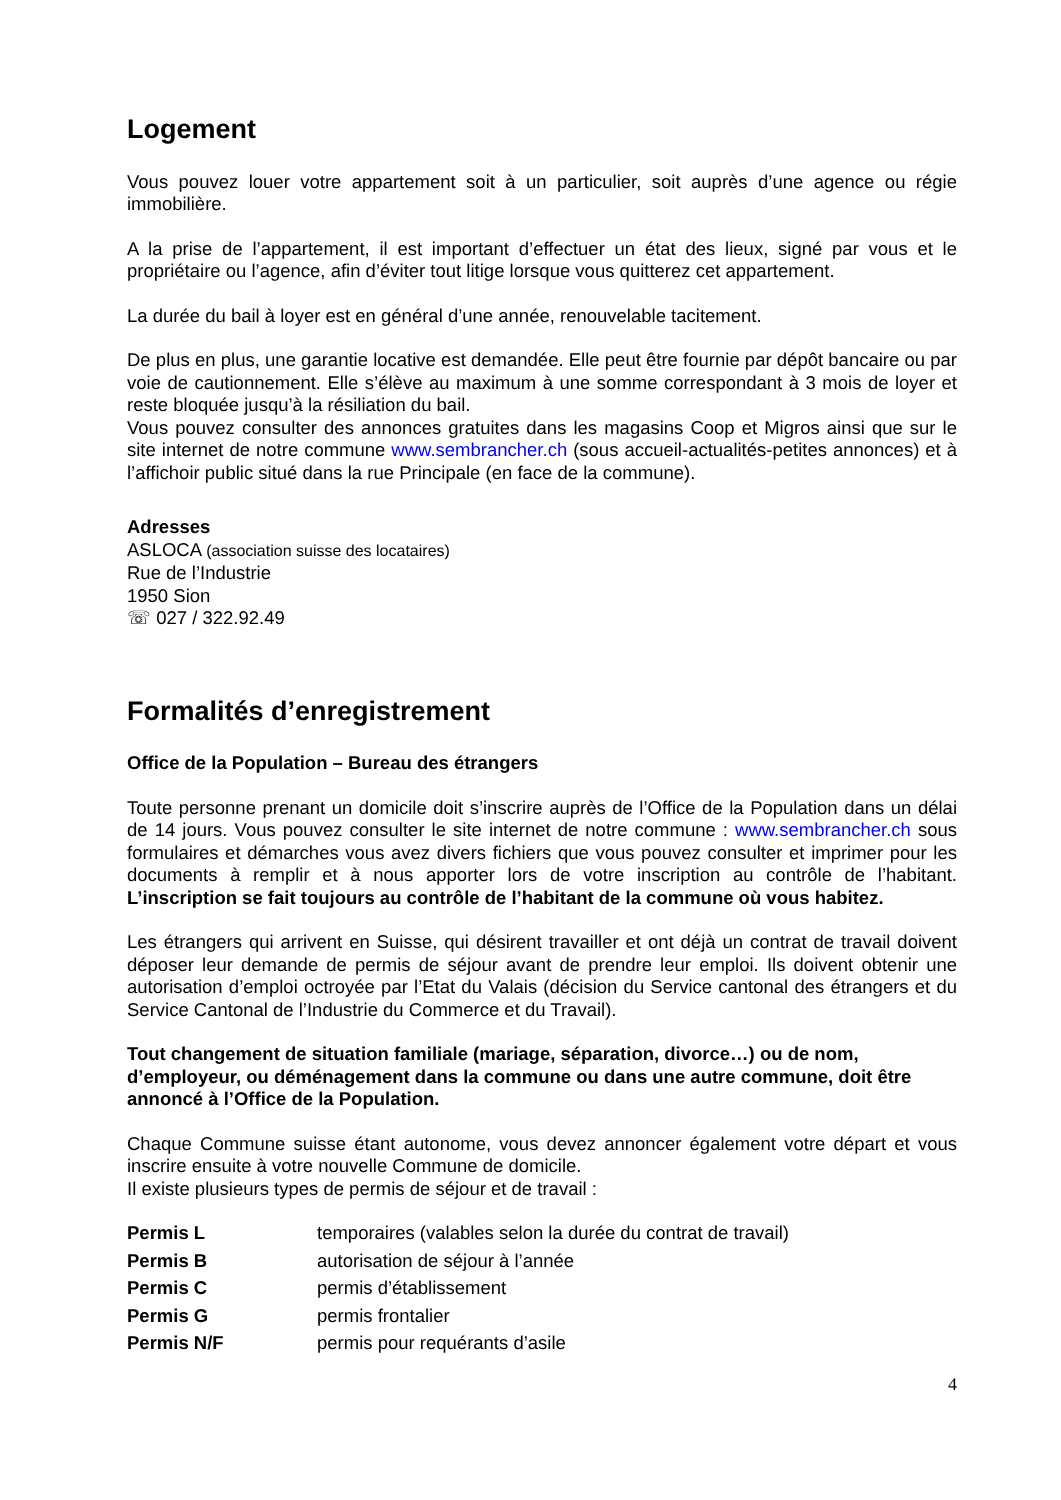Logement
Vous pouvez louer votre appartement soit à un particulier, soit auprès d’une agence ou régie immobilière.
A la prise de l’appartement, il est important d’effectuer un état des lieux, signé par vous et le propriétaire ou l’agence, afin d’éviter tout litige lorsque vous quitterez cet appartement.
La durée du bail à loyer est en général d’une année, renouvelable tacitement.
De plus en plus, une garantie locative est demandée. Elle peut être fournie par dépôt bancaire ou par voie de cautionnement. Elle s’élève au maximum à une somme correspondant à 3 mois de loyer et reste bloquée jusqu’à la résiliation du bail.
Vous pouvez consulter des annonces gratuites dans les magasins Coop et Migros ainsi que sur le site internet de notre commune www.sembrancher.ch (sous accueil-actualités-petites annonces) et à l’affichoir public situé dans la rue Principale (en face de la commune).
Adresses
ASLOCA (association suisse des locataires)
Rue de l’Industrie
1950 Sion
☏ 027 / 322.92.49
Formalités d’enregistrement
Office de la Population – Bureau des étrangers
Toute personne prenant un domicile doit s’inscrire auprès de l’Office de la Population dans un délai de 14 jours. Vous pouvez consulter le site internet de notre commune : www.sembrancher.ch sous formulaires et démarches vous avez divers fichiers que vous pouvez consulter et imprimer pour les documents à remplir et à nous apporter lors de votre inscription au contrôle de l’habitant. L’inscription se fait toujours au contrôle de l’habitant de la commune où vous habitez.
Les étrangers qui arrivent en Suisse, qui désirent travailler et ont déjà un contrat de travail doivent déposer leur demande de permis de séjour avant de prendre leur emploi. Ils doivent obtenir une autorisation d’emploi octroyée par l’Etat du Valais (décision du Service cantonal des étrangers et du Service Cantonal de l’Industrie du Commerce et du Travail).
Tout changement de situation familiale (mariage, séparation, divorce…) ou de nom, d’employeur, ou déménagement dans la commune ou dans une autre commune, doit être annoncé à l’Office de la Population.
Chaque Commune suisse étant autonome, vous devez annoncer également votre départ et vous inscrire ensuite à votre nouvelle Commune de domicile.
Il existe plusieurs types de permis de séjour et de travail :
Permis L temporaires (valables selon la durée du contrat de travail)
Permis B autorisation de séjour à l’année
Permis C permis d’établissement
Permis G permis frontalier
Permis N/F permis pour requérants d’asile
4